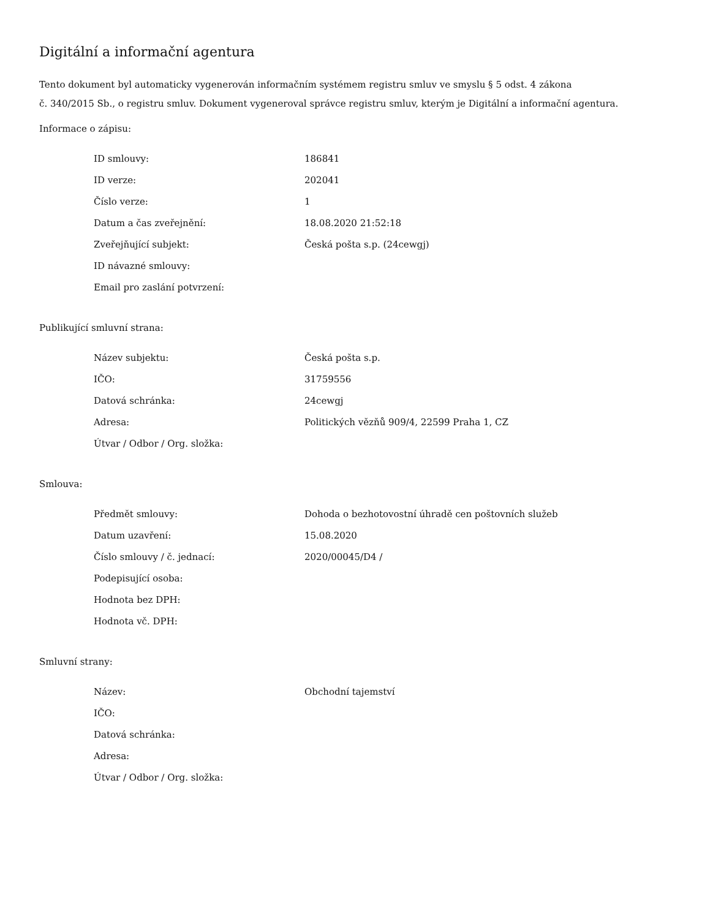Digitální a informační agentura
Tento dokument byl automaticky vygenerován informačním systémem registru smluv ve smyslu § 5 odst. 4 zákona
č. 340/2015 Sb., o registru smluv. Dokument vygeneroval správce registru smluv, kterým je Digitální a informační agentura.
Informace o zápisu:
| ID smlouvy: | 186841 |
| ID verze: | 202041 |
| Číslo verze: | 1 |
| Datum a čas zveřejnění: | 18.08.2020 21:52:18 |
| Zveřejňující subjekt: | Česká pošta s.p. (24cewgj) |
| ID návazné smlouvy: | |
| Email pro zaslání potvrzení: | |
Publikující smluvní strana:
| Název subjektu: | Česká pošta s.p. |
| IČO: | 31759556 |
| Datová schránka: | 24cewgj |
| Adresa: | Politických vězňů 909/4, 22599 Praha 1, CZ |
| Útvar / Odbor / Org. složka: | |
Smlouva:
| Předmět smlouvy: | Dohoda o bezhotovostní úhradě cen poštovních služeb |
| Datum uzavření: | 15.08.2020 |
| Číslo smlouvy / č. jednací: | 2020/00045/D4 / |
| Podepisující osoba: | |
| Hodnota bez DPH: | |
| Hodnota vč. DPH: | |
Smluvní strany:
| Název: | Obchodní tajemství |
| IČO: | |
| Datová schránka: | |
| Adresa: | |
| Útvar / Odbor / Org. složka: | |